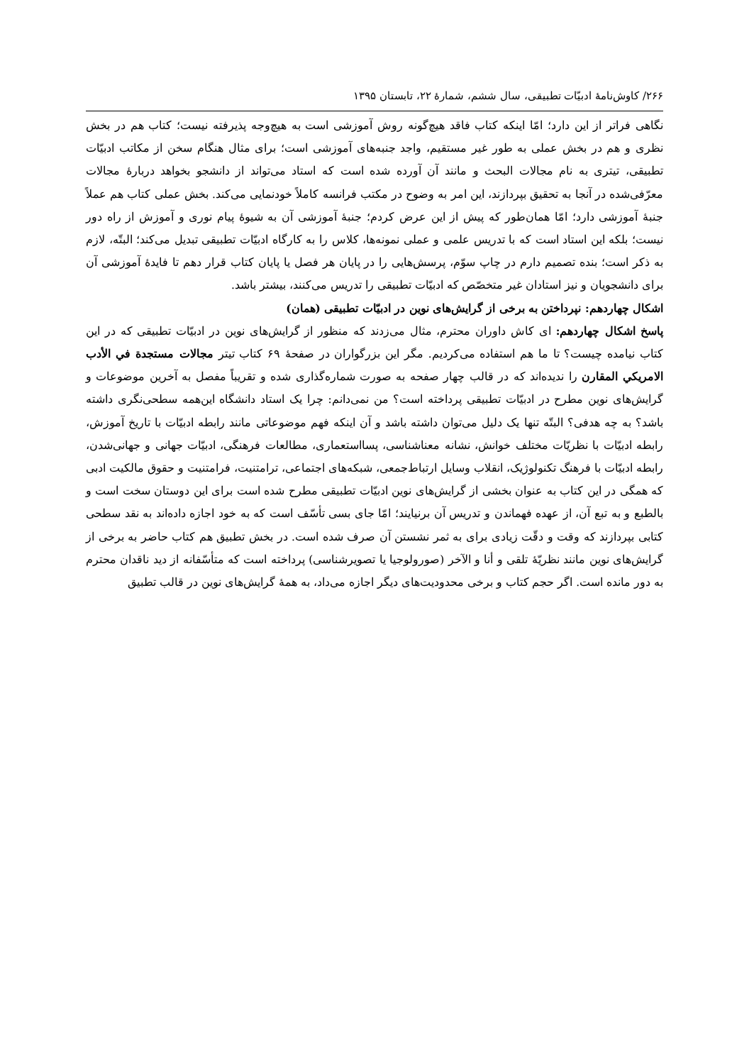۲۶۶/ کاوش‌نامهٔ ادبیّات تطبیقی، سال ششم، شمارهٔ ۲۲، تابستان ۱۳۹۵
نگاهی فراتر از این دارد؛ امّا اینکه کتاب فاقد هیچ‌گونه روش آموزشی است به هیچ‌وجه پذیرفته نیست؛ کتاب هم در بخش نظری و هم در بخش عملی به طور غیر مستقیم، واجد جنبه‌های آموزشی است؛ برای مثال هنگام سخن از مکاتب ادبیّات تطبیقی، تیتری به نام مجالات البحث و مانند آن آورده شده است که استاد می‌تواند از دانشجو بخواهد دربارهٔ مجالات معرّفی‌شده در آنجا به تحقیق بپردازند، این امر به وضوح در مکتب فرانسه کاملاً خودنمایی می‌کند. بخش عملی کتاب هم عملاً جنبهٔ آموزشی دارد؛ امّا همان‌طور که پیش از این عرض کردم؛ جنبهٔ آموزشی آن به شیوهٔ پیام نوری و آموزش از راه دور نیست؛ بلکه این استاد است که با تدریس علمی و عملی نمونه‌ها، کلاس را به کارگاه ادبیّات تطبیقی تبدیل می‌کند؛ البتّه، لازم به ذکر است؛ بنده تصمیم دارم در چاپ سوّم، پرسش‌هایی را در پایان هر فصل یا پایان کتاب قرار دهم تا فایدهٔ آموزشی آن برای دانشجویان و نیز استادان غیر متخصّص که ادبیّات تطبیقی را تدریس می‌کنند، بیشتر باشد.
اشکال چهاردهم: نپرداختن به برخی از گرایش‌های نوین در ادبیّات تطبیقی (همان)
پاسخ اشکال چهاردهم: ای کاش داوران محترم، مثال می‌زدند که منظور از گرایش‌های نوین در ادبیّات تطبیقی که در این کتاب نیامده چیست؟ تا ما هم استفاده می‌کردیم. مگر این بزرگواران در صفحهٔ ۶۹ کتاب تیتر مجالات مستجدة في الأدب الامريكي المقارن را ندیده‌اند که در قالب چهار صفحه به صورت شماره‌گذاری شده و تقریباً مفصل به آخرین موضوعات و گرایش‌های نوین مطرح در ادبیّات تطبیقی پرداخته است؟ من نمی‌دانم: چرا یک استاد دانشگاه این‌همه سطحی‌نگری داشته باشد؟ به چه هدفی؟ البتّه تنها یک دلیل می‌توان داشته باشد و آن اینکه فهم موضوعاتی مانند رابطه ادبیّات با تاریخ آموزش، رابطه ادبیّات با نظریّات مختلف خوانش، نشانه معناشناسی، پسااستعماری، مطالعات فرهنگی، ادبیّات جهانی و جهانی‌شدن، رابطه ادبیّات با فرهنگ تکنولوژیک، انقلاب وسایل ارتباط‌جمعی، شبکه‌های اجتماعی، ترامتنیت، فرامتنیت و حقوق مالکیت ادبی که همگی در این کتاب به عنوان بخشی از گرایش‌های نوین ادبیّات تطبیقی مطرح شده است برای این دوستان سخت است و بالطبع و به تبع آن، از عهده فهماندن و تدریس آن برنیایند؛ امّا جای بسی تأسّف است که به خود اجازه داده‌اند به نقد سطحی کتابی بپردازند که وقت و دقّت زیادی برای به ثمر نشستن آن صرف شده است. در بخش تطبیق هم کتاب حاضر به برخی از گرایش‌های نوین مانند نظریّهٔ تلقی و أنا و الآخر (صورولوجیا یا تصویرشناسی) پرداخته است که متأسّفانه از دید ناقدان محترم به دور مانده است. اگر حجم کتاب و برخی محدودیت‌های دیگر اجازه می‌داد، به همهٔ گرایش‌های نوین در قالب تطبیق